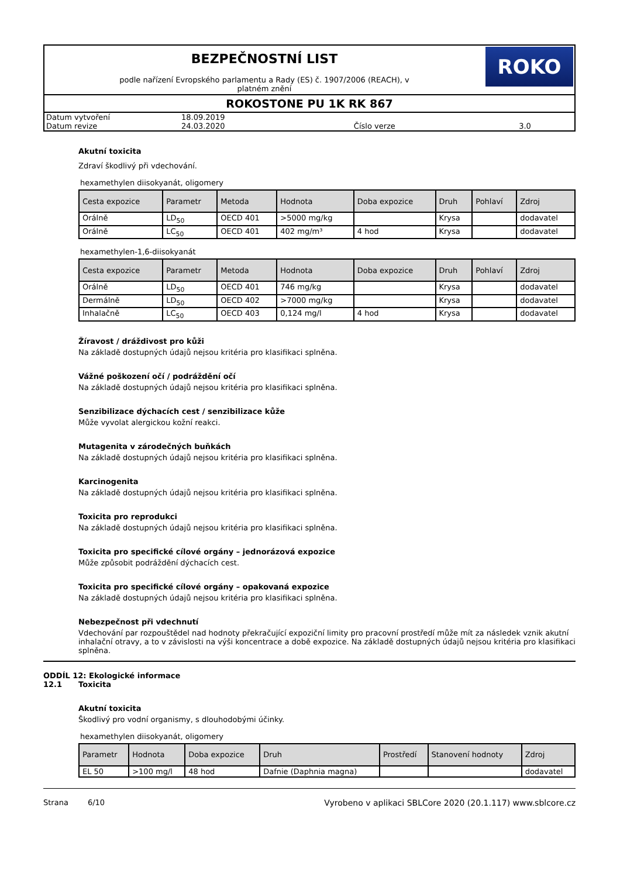BEZPEČNOSTNÍ LIST
podle nařízení Evropského parlamentu a Rady (ES) č. 1907/2006 (REACH), v
platném znění
ROKO
ROKOSTONE PU 1K RK 867
| Datum vytvoření | 18.09.2019 | | |
| Datum revize | 24.03.2020 | Číslo verze | 3.0 |
Akutní toxicita
Zdraví škodlivý při vdechování.
hexamethylen diisokyanát, oligomery
| Cesta expozice | Parametr | Metoda | Hodnota | Doba expozice | Druh | Pohlaví | Zdroj |
| --- | --- | --- | --- | --- | --- | --- | --- |
| Orálně | LD<sub>50</sub> | OECD 401 | >5000 mg/kg | | Krysa | | dodavatel |
| Orálně | LC<sub>50</sub> | OECD 401 | 402 mg/m³ | 4 hod | Krysa | | dodavatel |
hexamethylen-1,6-diisokyanát
| Cesta expozice | Parametr | Metoda | Hodnota | Doba expozice | Druh | Pohlaví | Zdroj |
| --- | --- | --- | --- | --- | --- | --- | --- |
| Orálně | LD<sub>50</sub> | OECD 401 | 746 mg/kg | | Krysa | | dodavatel |
| Dermálně | LD<sub>50</sub> | OECD 402 | >7000 mg/kg | | Krysa | | dodavatel |
| Inhalačně | LC<sub>50</sub> | OECD 403 | 0,124 mg/l | 4 hod | Krysa | | dodavatel |
Žíravost / dráždivost pro kůži
Na základě dostupných údajů nejsou kritéria pro klasifikaci splněna.
Vážné poškození očí / podráždění očí
Na základě dostupných údajů nejsou kritéria pro klasifikaci splněna.
Senzibilizace dýchacích cest / senzibilizace kůže
Může vyvolat alergickou kožní reakci.
Mutagenita v zárodečných buňkách
Na základě dostupných údajů nejsou kritéria pro klasifikaci splněna.
Karcinogenita
Na základě dostupných údajů nejsou kritéria pro klasifikaci splněna.
Toxicita pro reprodukci
Na základě dostupných údajů nejsou kritéria pro klasifikaci splněna.
Toxicita pro specifické cílové orgány – jednorázová expozice
Může způsobit podráždění dýchacích cest.
Toxicita pro specifické cílové orgány – opakovaná expozice
Na základě dostupných údajů nejsou kritéria pro klasifikaci splněna.
Nebezpečnost při vdechnutí
Vdechování par rozpouštědel nad hodnoty překračující expoziční limity pro pracovní prostředí může mít za následek vznik akutní inhalační otravy, a to v závislosti na výši koncentrace a době expozice. Na základě dostupných údajů nejsou kritéria pro klasifikaci splněna.
ODDÍL 12: Ekologické informace
12.1 Toxicita
Akutní toxicita
Škodlivý pro vodní organismy, s dlouhodobými účinky.
hexamethylen diisokyanát, oligomery
| Parametr | Hodnota | Doba expozice | Druh | Prostředí | Stanovení hodnoty | Zdroj |
| --- | --- | --- | --- | --- | --- | --- |
| EL 50 | >100 mg/l | 48 hod | Dafnie (Daphnia magna) | | | dodavatel |
Strana 6/10 Vyrobeno v aplikaci SBLCore 2020 (20.1.117) www.sblcore.cz